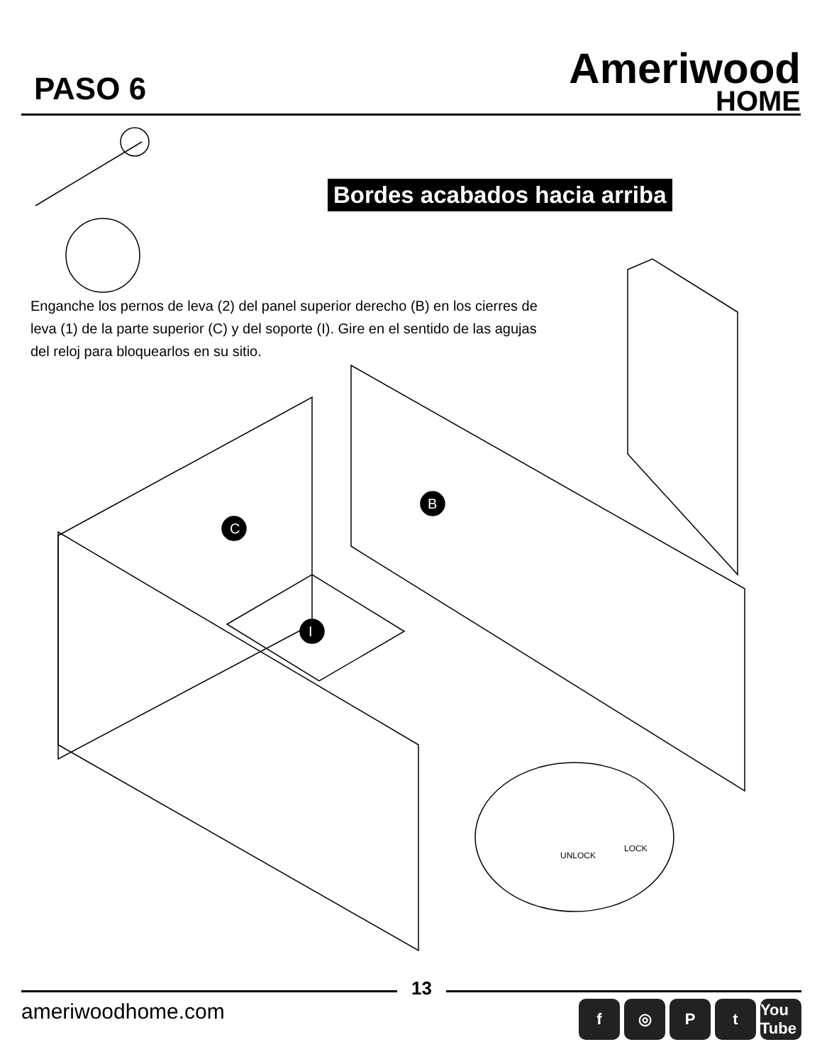PASO 6
Ameriwood
HOME
Bordes acabados hacia arriba
Enganche los pernos de leva (2) del panel superior derecho (B) en los cierres de leva (1) de la parte superior (C) y del soporte (I). Gire en el sentido de las agujas del reloj para bloquearlos en su sitio.
UNLOCK
LOCK
C
B
I
13
ameriwoodhome.com
f ◎ Pt You Tube